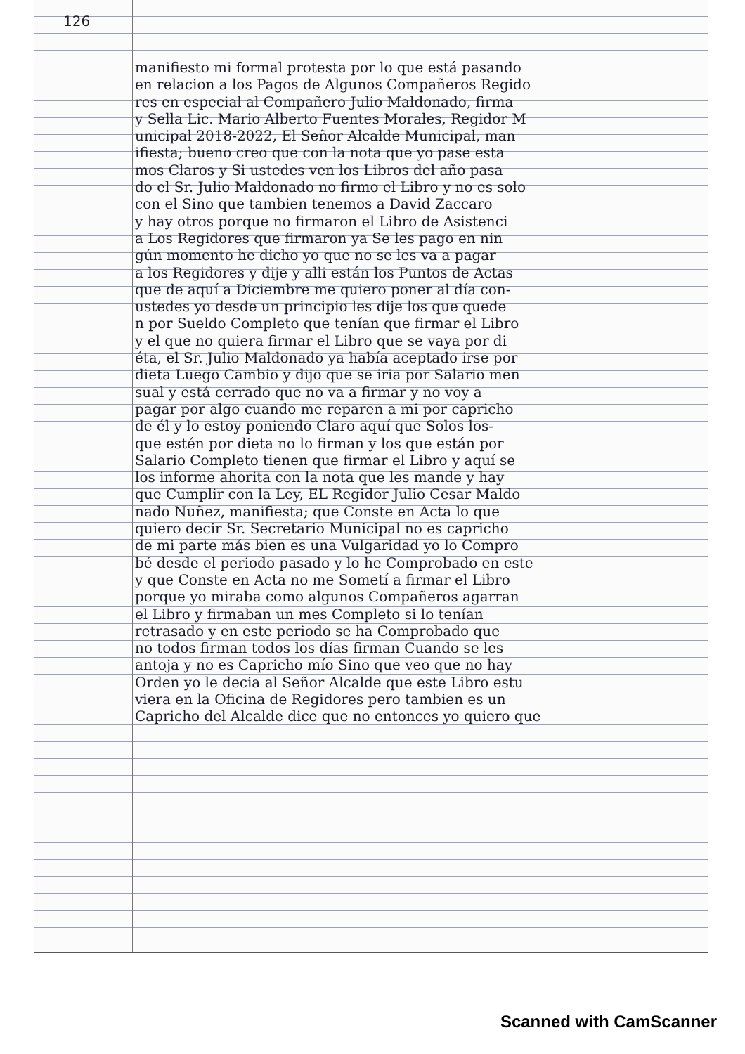126
manifiesto mi formal protesta por lo que está pasando
en relacion a los Pagos de Algunos Compañeros Regido
res en especial al Compañero Julio Maldonado, firma
y Sella Lic. Mario Alberto Fuentes Morales, Regidor M
unicipal 2018-2022, El Señor Alcalde Municipal, man
ifiesta; bueno creo que con la nota que yo pase esta
mos Claros y Si ustedes ven los Libros del año pasa
do el Sr. Julio Maldonado no firmo el Libro y no es solo
con el Sino que tambien tenemos a David Zaccaro
y hay otros porque no firmaron el Libro de Asistenci
a Los Regidores que firmaron ya Se les pago en nin
gún momento he dicho yo que no se les va a pagar
a los Regidores y dije y alli están los Puntos de Actas
que de aquí a Diciembre me quiero poner al día con-
ustedes yo desde un principio les dije los que quede
n por Sueldo Completo que tenían que firmar el Libro
y el que no quiera firmar el Libro que se vaya por di
éta, el Sr. Julio Maldonado ya había aceptado irse por
dieta Luego Cambio y dijo que se iria por Salario men
sual y está cerrado que no va a firmar y no voy a
pagar por algo cuando me reparen a mi por capricho
de él y lo estoy poniendo Claro aquí que Solos los-
que estén por dieta no lo firman y los que están por
Salario Completo tienen que firmar el Libro y aquí se
los informe ahorita con la nota que les mande y hay
que Cumplir con la Ley, EL Regidor Julio Cesar Maldo
nado Nuñez, manifiesta; que Conste en Acta lo que
quiero decir Sr. Secretario Municipal no es capricho
de mi parte más bien es una Vulgaridad yo lo Compro
bé desde el periodo pasado y lo he Comprobado en este
y que Conste en Acta no me Sometí a firmar el Libro
porque yo miraba como algunos Compañeros agarran
el Libro y firmaban un mes Completo si lo tenían
retrasado y en este periodo se ha Comprobado que
no todos firman todos los días firman Cuando se les
antoja y no es Capricho mío Sino que veo que no hay
Orden yo le decia al Señor Alcalde que este Libro estu
viera en la Oficina de Regidores pero tambien es un
Capricho del Alcalde dice que no entonces yo quiero que
Scanned with CamScanner